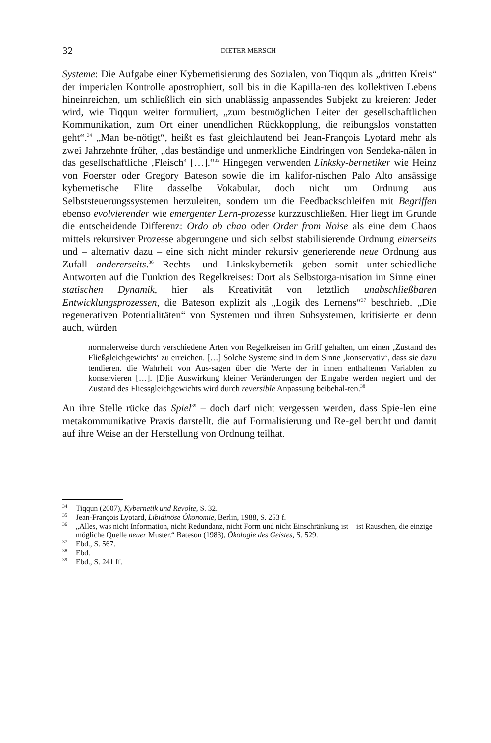32 DIETER MERSCH
Systeme: Die Aufgabe einer Kybernetisierung des Sozialen, von Tiqqun als „dritten Kreis“ der imperialen Kontrolle apostrophiert, soll bis in die Kapilla-ren des kollektiven Lebens hineinreichen, um schließlich ein sich unablässig anpassendes Subjekt zu kreieren: Jeder wird, wie Tiqqun weiter formuliert, „zum bestmöglichen Leiter der gesellschaftlichen Kommunikation, zum Ort einer unendlichen Rückkopplung, die reibungslos vonstatten geht“.<sup>34</sup> „Man be-nötigt“, heißt es fast gleichlautend bei Jean-François Lyotard mehr als zwei Jahrzehnte früher, „das beständige und unmerkliche Eindringen von Sendeka-nälen in das gesellschaftliche ‚Fleisch‘ […].“<sup>35</sup> Hingegen verwenden Linksky-bernetiker wie Heinz von Foerster oder Gregory Bateson sowie die im kalifor-nischen Palo Alto ansässige kybernetische Elite dasselbe Vokabular, doch nicht um Ordnung aus Selbststeuerungssystemen herzuleiten, sondern um die Feedbackschleifen mit Begriffen ebenso evolvierender wie emergenter Lern-prozesse kurzzuschließen. Hier liegt im Grunde die entscheidende Differenz: Ordo ab chao oder Order from Noise als eine dem Chaos mittels rekursiver Prozesse abgerungene und sich selbst stabilisierende Ordnung einerseits und – alternativ dazu – eine sich nicht minder rekursiv generierende neue Ordnung aus Zufall andererseits.<sup>36</sup> Rechts- und Linkskybernetik geben somit unter-schiedliche Antworten auf die Funktion des Regelkreises: Dort als Selbstorga-nisation im Sinne einer statischen Dynamik, hier als Kreativität von letztlich unabschließbaren Entwicklungsprozessen, die Bateson explizit als „Logik des Lernens“<sup>37</sup> beschrieb. „Die regenerativen Potentialitäten“ von Systemen und ihren Subsystemen, kritisierte er denn auch, würden
normalerweise durch verschiedene Arten von Regelkreisen im Griff gehalten, um einen ‚Zustand des Fließgleichgewichts‘ zu erreichen. […] Solche Systeme sind in dem Sinne ‚konservativ‘, dass sie dazu tendieren, die Wahrheit von Aus-sagen über die Werte der in ihnen enthaltenen Variablen zu konservieren […]. [D]ie Auswirkung kleiner Veränderungen der Eingabe werden negiert und der Zustand des Fliessgleichgewichts wird durch reversible Anpassung beibehal-ten.<sup>38</sup>
An ihre Stelle rücke das Spiel<sup>39</sup> – doch darf nicht vergessen werden, dass Spie-len eine metakommunikative Praxis darstellt, die auf Formalisierung und Re-gel beruht und damit auf ihre Weise an der Herstellung von Ordnung teilhat.
<sup>34</sup> Tiqqun (2007), Kybernetik und Revolte, S. 32.
<sup>35</sup> Jean-François Lyotard, Libidinöse Ökonomie, Berlin, 1988, S. 253 f.
<sup>36</sup> „Alles, was nicht Information, nicht Redundanz, nicht Form und nicht Einschränkung ist – ist Rauschen, die einzige mögliche Quelle neuer Muster.“ Bateson (1983), Ökologie des Geistes, S. 529.
<sup>37</sup> Ebd., S. 567.
<sup>38</sup> Ebd.
<sup>39</sup> Ebd., S. 241 ff.